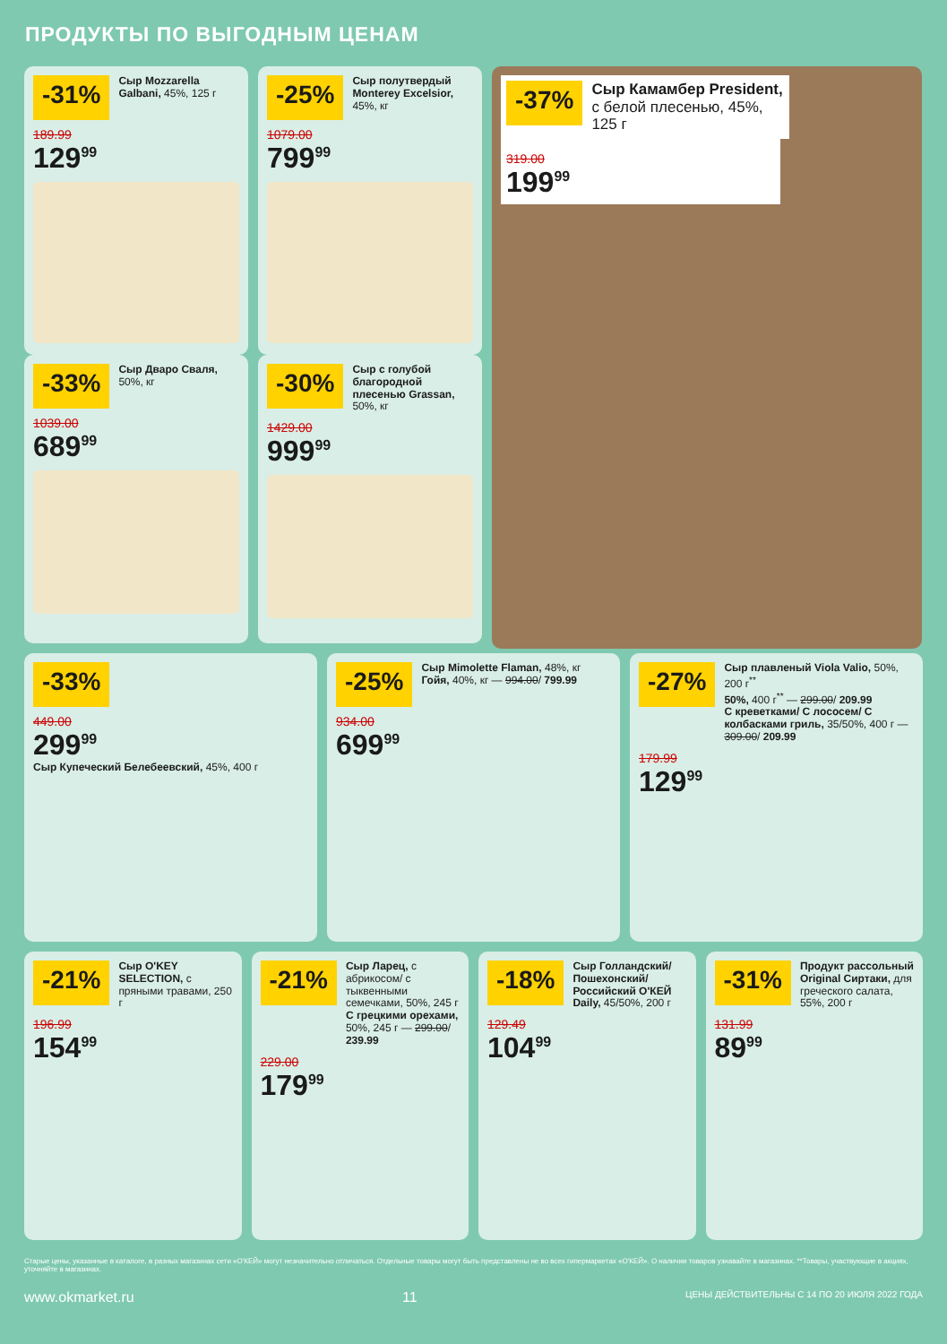ПРОДУКТЫ ПО ВЫГОДНЫМ ЦЕНАМ
-31%
Сыр Mozzarella Galbani, 45%, 125 г
189.99
129<sup>99</sup>
-25%
Сыр полутвердый Monterey Excelsior, 45%, кг
1079.00
799<sup>99</sup>
-37%
Сыр Камамбер President, с белой плесенью, 45%, 125 г
319.00
199<sup>99</sup>
-33%
Сыр Дваро Сваля, 50%, кг
1039.00
689<sup>99</sup>
-30%
Сыр с голубой благородной плесенью Grassan, 50%, кг
1429.00
999<sup>99</sup>
-33%
449.00
299<sup>99</sup>
Сыр Купеческий Белебеевский, 45%, 400 г
-25%
Сыр Mimolette Flaman, 48%, кг
Гойя, 40%, кг — 994.00/ 799.99
934.00
699<sup>99</sup>
-27%
Сыр плавленый Viola Valio, 50%, 200 г<sup>**</sup>
50%, 400 г<sup>**</sup> — 299.00/ 209.99
С креветками/ С лососем/ С колбасками гриль, 35/50%, 400 г — 309.00/ 209.99
179.99
129<sup>99</sup>
-21%
Сыр O'KEY SELECTION, с пряными травами, 250 г
196.99
154<sup>99</sup>
-21%
Сыр Ларец, с абрикосом/ с тыквенными семечками, 50%, 245 г
С грецкими орехами, 50%, 245 г — 299.00/ 239.99
229.00
179<sup>99</sup>
-18%
Сыр Голландский/ Пошехонский/ Российский O'КЕЙ Daily, 45/50%, 200 г
129.49
104<sup>99</sup>
-31%
Продукт рассольный Original Сиртаки, для греческого салата, 55%, 200 г
131.99
89<sup>99</sup>
Старые цены, указанные в каталоге, в разных магазинах сети «О'КЕЙ» могут незначительно отличаться. Отдельные товары могут быть представлены не во всех гипермаркетах «О'КЕЙ». О наличии товаров узнавайте в магазинах. **Товары, участвующие в акциях, уточняйте в магазинах.
www.okmarket.ru 11 ЦЕНЫ ДЕЙСТВИТЕЛЬНЫ С 14 ПО 20 ИЮЛЯ 2022 ГОДА